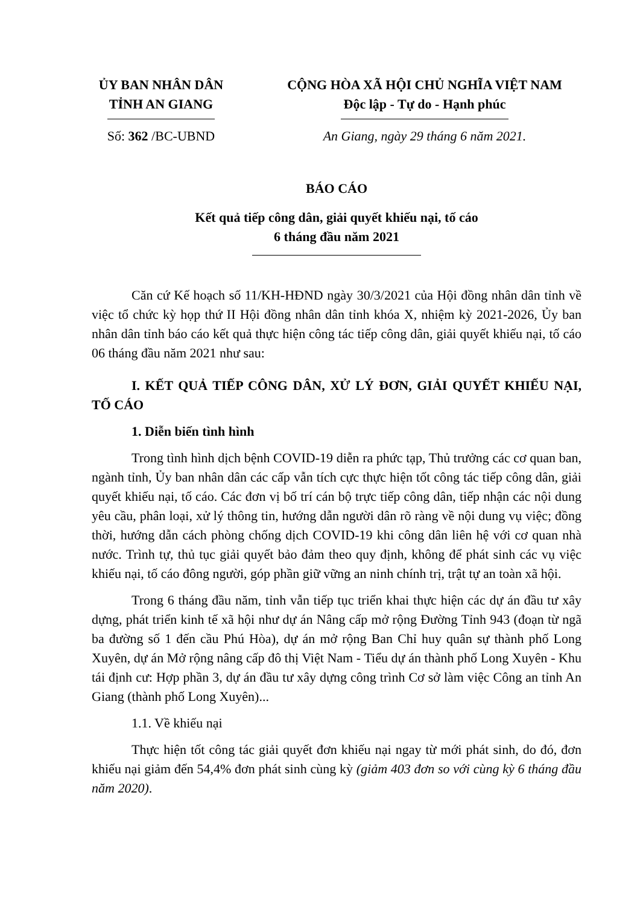ỦY BAN NHÂN DÂN
TỈNH AN GIANG
Số: 362 /BC-UBND
CỘNG HÒA XÃ HỘI CHỦ NGHĨA VIỆT NAM
Độc lập - Tự do - Hạnh phúc
An Giang, ngày 29 tháng 6 năm 2021.
BÁO CÁO
Kết quả tiếp công dân, giải quyết khiếu nại, tố cáo
6 tháng đầu năm 2021
Căn cứ Kế hoạch số 11/KH-HĐND ngày 30/3/2021 của Hội đồng nhân dân tỉnh về việc tổ chức kỳ họp thứ II Hội đồng nhân dân tỉnh khóa X, nhiệm kỳ 2021-2026, Ủy ban nhân dân tỉnh báo cáo kết quả thực hiện công tác tiếp công dân, giải quyết khiếu nại, tố cáo 06 tháng đầu năm 2021 như sau:
I. KẾT QUẢ TIẾP CÔNG DÂN, XỬ LÝ ĐƠN, GIẢI QUYẾT KHIẾU NẠI, TỐ CÁO
1. Diễn biến tình hình
Trong tình hình dịch bệnh COVID-19 diễn ra phức tạp, Thủ trưởng các cơ quan ban, ngành tỉnh, Ủy ban nhân dân các cấp vẫn tích cực thực hiện tốt công tác tiếp công dân, giải quyết khiếu nại, tố cáo. Các đơn vị bố trí cán bộ trực tiếp công dân, tiếp nhận các nội dung yêu cầu, phân loại, xử lý thông tin, hướng dẫn người dân rõ ràng về nội dung vụ việc; đồng thời, hướng dẫn cách phòng chống dịch COVID-19 khi công dân liên hệ với cơ quan nhà nước. Trình tự, thủ tục giải quyết bảo đảm theo quy định, không để phát sinh các vụ việc khiếu nại, tố cáo đông người, góp phần giữ vững an ninh chính trị, trật tự an toàn xã hội.
Trong 6 tháng đầu năm, tỉnh vẫn tiếp tục triển khai thực hiện các dự án đầu tư xây dựng, phát triển kinh tế xã hội như dự án Nâng cấp mở rộng Đường Tỉnh 943 (đoạn từ ngã ba đường số 1 đến cầu Phú Hòa), dự án mở rộng Ban Chỉ huy quân sự thành phố Long Xuyên, dự án Mở rộng nâng cấp đô thị Việt Nam - Tiểu dự án thành phố Long Xuyên - Khu tái định cư: Hợp phần 3, dự án đầu tư xây dựng công trình Cơ sở làm việc Công an tỉnh An Giang (thành phố Long Xuyên)...
1.1. Về khiếu nại
Thực hiện tốt công tác giải quyết đơn khiếu nại ngay từ mới phát sinh, do đó, đơn khiếu nại giảm đến 54,4% đơn phát sinh cùng kỳ (giảm 403 đơn so với cùng kỳ 6 tháng đầu năm 2020).